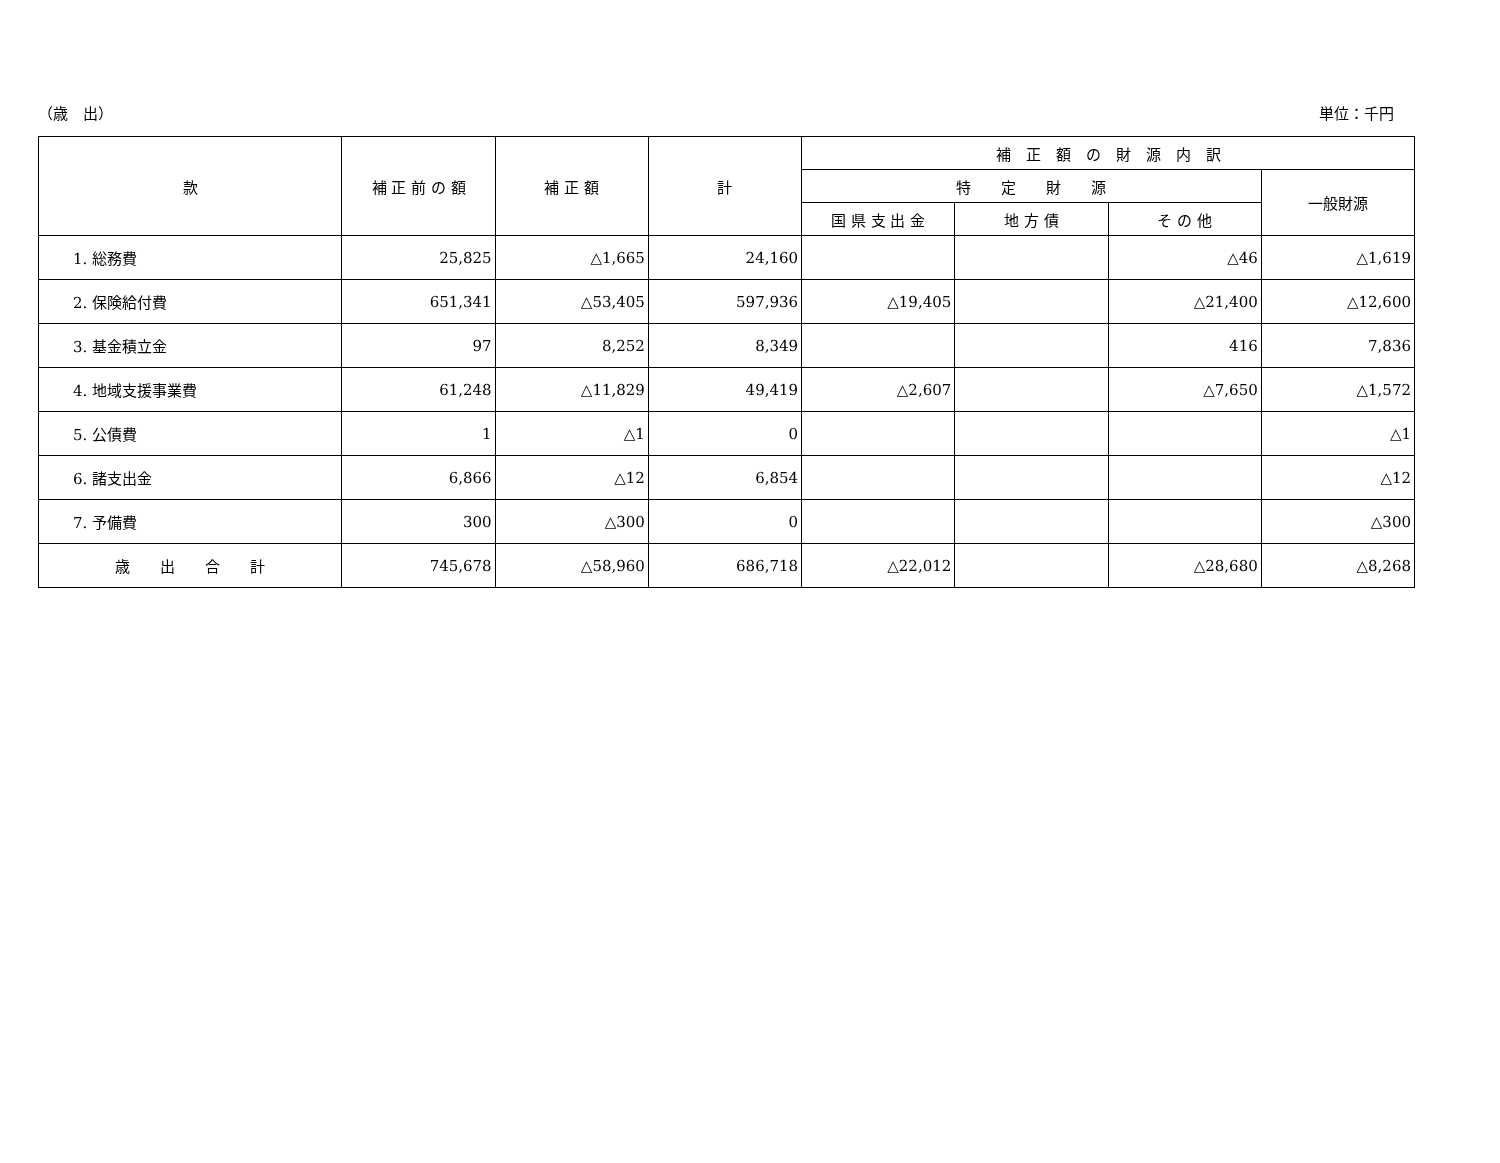（歳　出） 単位：千円
| 款 | 補 正 前 の 額 | 補 正 額 | 計 | 補 正 額 の 財 源 内 訳 | | | |
| --- | --- | --- | --- | --- | --- | --- | --- |
| | | | | 特 定 財 源 | | | 一般財源 |
| | | | | 国 県 支 出 金 | 地 方 債 | そ の 他 | |
| 1. 総務費 | 25,825 | △1,665 | 24,160 | | | △46 | △1,619 |
| 2. 保険給付費 | 651,341 | △53,405 | 597,936 | △19,405 | | △21,400 | △12,600 |
| 3. 基金積立金 | 97 | 8,252 | 8,349 | | | 416 | 7,836 |
| 4. 地域支援事業費 | 61,248 | △11,829 | 49,419 | △2,607 | | △7,650 | △1,572 |
| 5. 公債費 | 1 | △1 | 0 | | | | △1 |
| 6. 諸支出金 | 6,866 | △12 | 6,854 | | | | △12 |
| 7. 予備費 | 300 | △300 | 0 | | | | △300 |
| 歳 出 合 計 | 745,678 | △58,960 | 686,718 | △22,012 | | △28,680 | △8,268 |